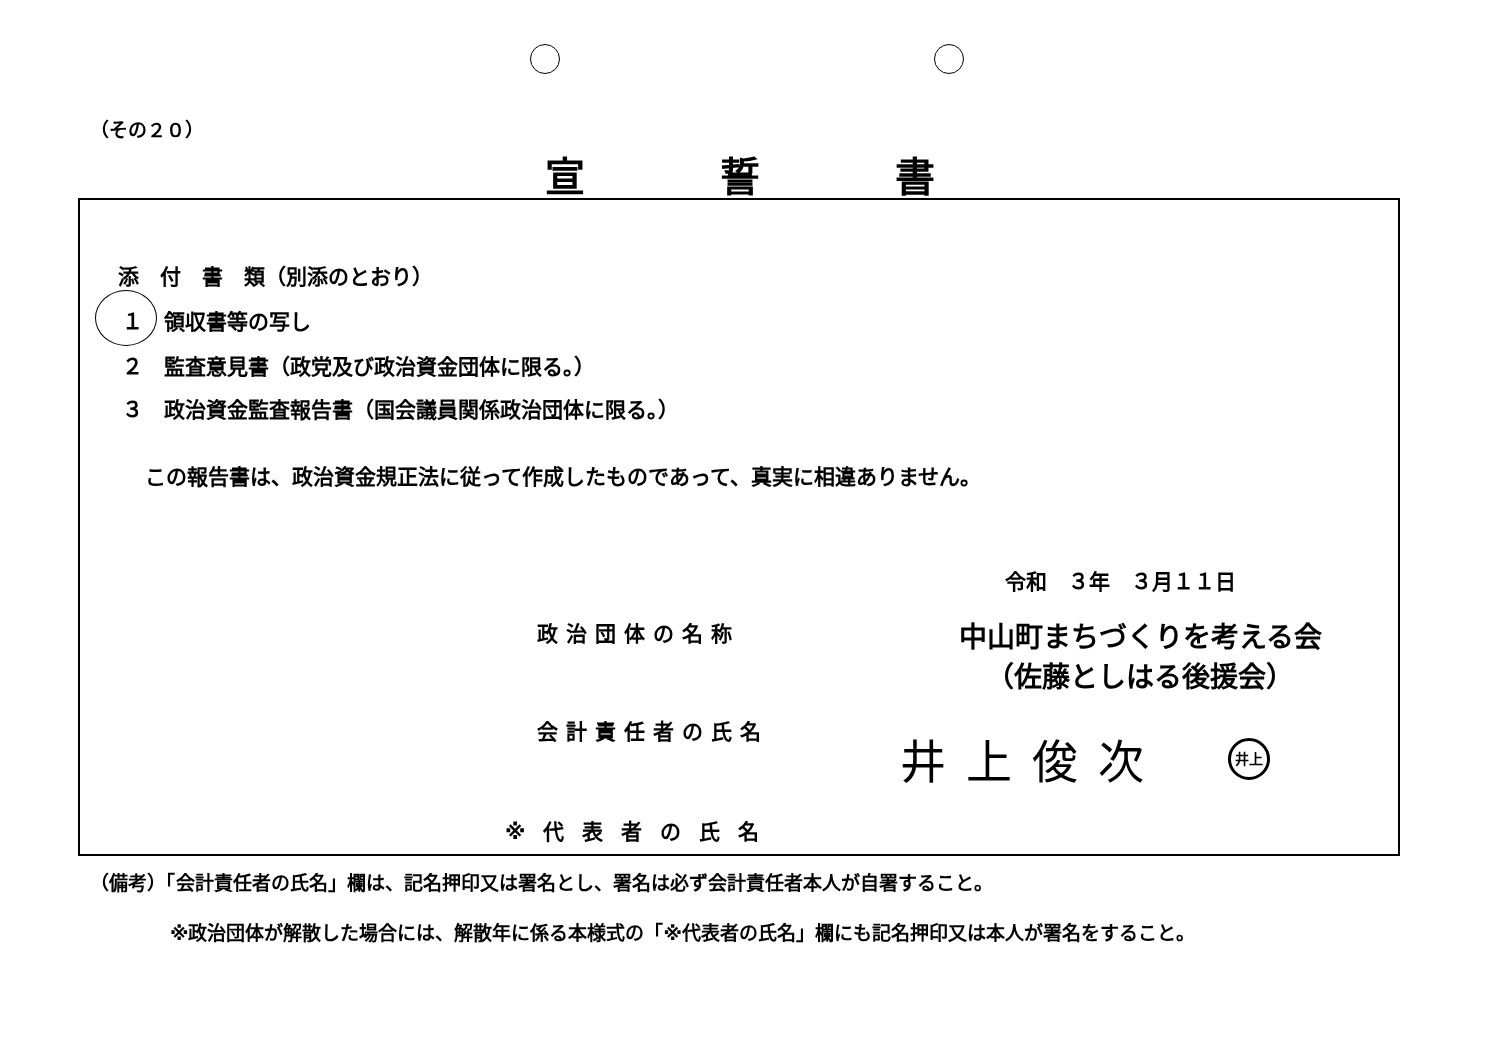（その２０）
宣誓書
添　付　書　類（別添のとおり）
１　領収書等の写し
２　監査意見書（政党及び政治資金団体に限る。）
３　政治資金監査報告書（国会議員関係政治団体に限る。）
この報告書は、政治資金規正法に従って作成したものであって、真実に相違ありません。
令和　３年　３月１１日
政治団体の名称
中山町まちづくりを考える会
（佐藤としはる後援会）
会計責任者の氏名 井上俊次 井上
※代表者の氏名
（備考）「会計責任者の氏名」欄は、記名押印又は署名とし、署名は必ず会計責任者本人が自署すること。
※政治団体が解散した場合には、解散年に係る本様式の「※代表者の氏名」欄にも記名押印又は本人が署名をすること。